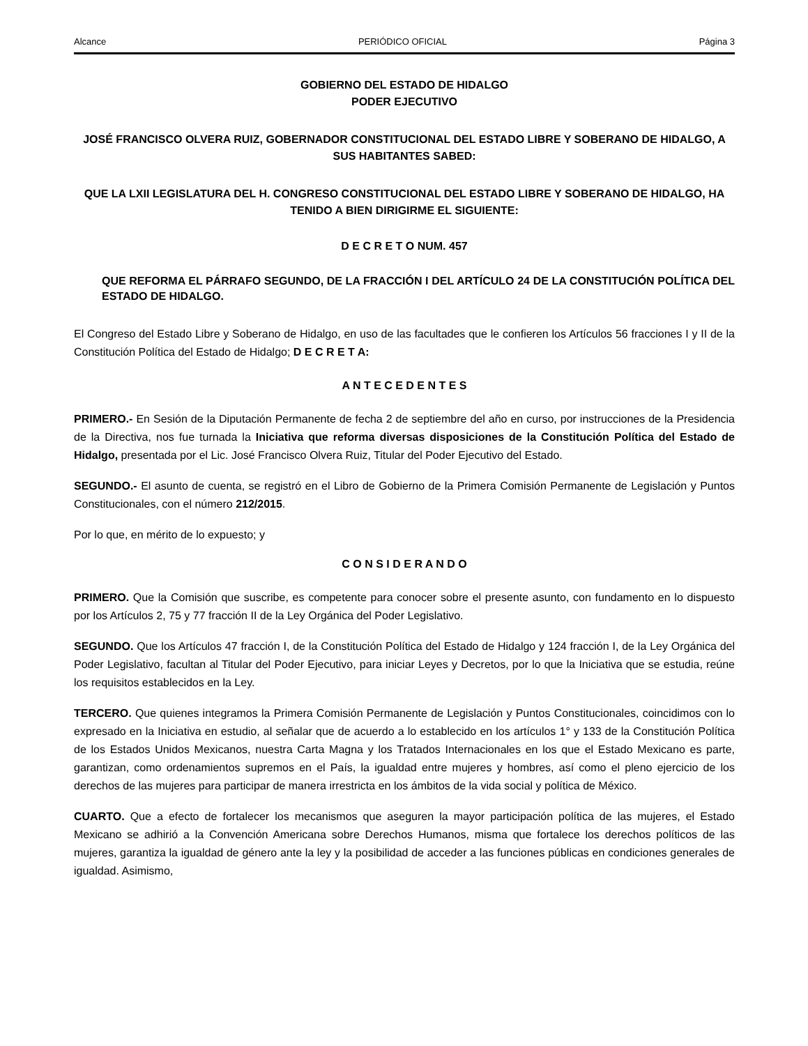Alcance PERIÓDICO OFICIAL Página 3
GOBIERNO DEL ESTADO DE HIDALGO
PODER EJECUTIVO
JOSÉ FRANCISCO OLVERA RUIZ, GOBERNADOR CONSTITUCIONAL DEL ESTADO LIBRE Y SOBERANO DE HIDALGO, A SUS HABITANTES SABED:
QUE LA LXII LEGISLATURA DEL H. CONGRESO CONSTITUCIONAL DEL ESTADO LIBRE Y SOBERANO DE HIDALGO, HA TENIDO A BIEN DIRIGIRME EL SIGUIENTE:
D E C R E T O NUM. 457
QUE REFORMA EL PÁRRAFO SEGUNDO, DE LA FRACCIÓN I DEL ARTÍCULO 24 DE LA CONSTITUCIÓN POLÍTICA DEL ESTADO DE HIDALGO.
El Congreso del Estado Libre y Soberano de Hidalgo, en uso de las facultades que le confieren los Artículos 56 fracciones I y II de la Constitución Política del Estado de Hidalgo; D E C R E T A:
A N T E C E D E N T E S
PRIMERO.- En Sesión de la Diputación Permanente de fecha 2 de septiembre del año en curso, por instrucciones de la Presidencia de la Directiva, nos fue turnada la Iniciativa que reforma diversas disposiciones de la Constitución Política del Estado de Hidalgo, presentada por el Lic. José Francisco Olvera Ruiz, Titular del Poder Ejecutivo del Estado.
SEGUNDO.- El asunto de cuenta, se registró en el Libro de Gobierno de la Primera Comisión Permanente de Legislación y Puntos Constitucionales, con el número 212/2015.
Por lo que, en mérito de lo expuesto; y
C O N S I D E R A N D O
PRIMERO. Que la Comisión que suscribe, es competente para conocer sobre el presente asunto, con fundamento en lo dispuesto por los Artículos 2, 75 y 77 fracción II de la Ley Orgánica del Poder Legislativo.
SEGUNDO. Que los Artículos 47 fracción I, de la Constitución Política del Estado de Hidalgo y 124 fracción I, de la Ley Orgánica del Poder Legislativo, facultan al Titular del Poder Ejecutivo, para iniciar Leyes y Decretos, por lo que la Iniciativa que se estudia, reúne los requisitos establecidos en la Ley.
TERCERO. Que quienes integramos la Primera Comisión Permanente de Legislación y Puntos Constitucionales, coincidimos con lo expresado en la Iniciativa en estudio, al señalar que de acuerdo a lo establecido en los artículos 1° y 133 de la Constitución Política de los Estados Unidos Mexicanos, nuestra Carta Magna y los Tratados Internacionales en los que el Estado Mexicano es parte, garantizan, como ordenamientos supremos en el País, la igualdad entre mujeres y hombres, así como el pleno ejercicio de los derechos de las mujeres para participar de manera irrestricta en los ámbitos de la vida social y política de México.
CUARTO. Que a efecto de fortalecer los mecanismos que aseguren la mayor participación política de las mujeres, el Estado Mexicano se adhirió a la Convención Americana sobre Derechos Humanos, misma que fortalece los derechos políticos de las mujeres, garantiza la igualdad de género ante la ley y la posibilidad de acceder a las funciones públicas en condiciones generales de igualdad. Asimismo,